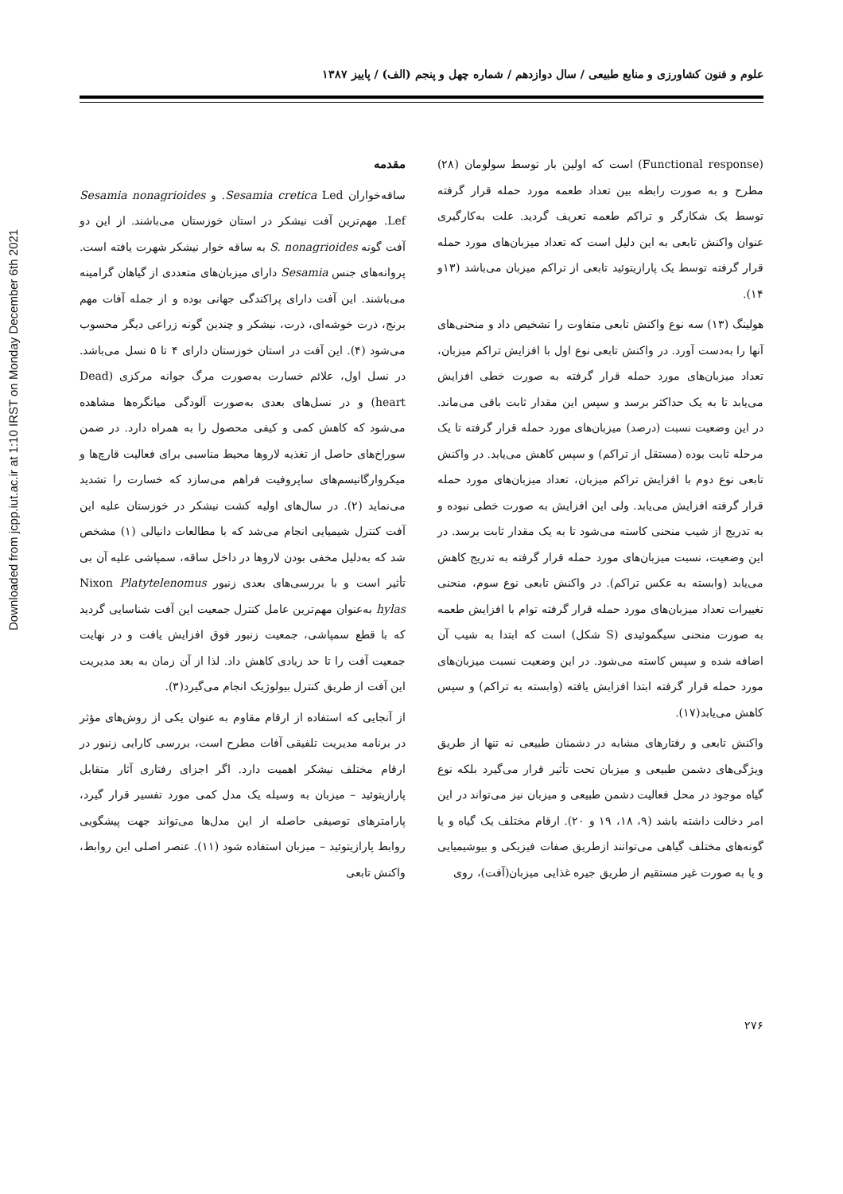Downloaded from jcpp.iut.ac.ir at 1:10 IRST on Monday December 6th 2021
علوم و فنون کشاورزی و منابع طبیعی / سال دوازدهم / شماره چهل و پنجم (الف) / پاییز ۱۳۸۷
مقدمه
ساقه‌خواران Sesamia cretica Led. و Sesamia nonagrioides Lef. مهم‌ترین آفت نیشکر در استان خوزستان می‌باشند. از این دو آفت گونه S. nonagrioides به ساقه خوار نیشکر شهرت یافته است. پروانه‌های جنس Sesamia دارای میزبان‌های متعددی از گیاهان گرامینه می‌باشند. این آفت دارای پراکندگی جهانی بوده و از جمله آفات مهم برنج، ذرت خوشه‌ای، ذرت، نیشکر و چندین گونه زراعی دیگر محسوب می‌شود (۴). این آفت در استان خوزستان دارای ۴ تا ۵ نسل می‌باشد. در نسل اول، علائم خسارت به‌صورت مرگ جوانه مرکزی (Dead heart) و در نسل‌های بعدی به‌صورت آلودگی میانگره‌ها مشاهده می‌شود که کاهش کمی و کیفی محصول را به همراه دارد. در ضمن سوراخ‌های حاصل از تغذیه لاروها محیط مناسبی برای فعالیت قارچ‌ها و میکروارگانیسم‌های ساپروفیت فراهم می‌سازد که خسارت را تشدید می‌نماید (۲). در سال‌های اولیه کشت نیشکر در خوزستان علیه این آفت کنترل شیمیایی انجام می‌شد که با مطالعات دانیالی (۱) مشخص شد که به‌دلیل مخفی بودن لاروها در داخل ساقه، سمپاشی علیه آن بی تأثیر است و با بررسی‌های بعدی زنبور Nixon Platytelenomus hylas به‌عنوان مهم‌ترین عامل کنترل جمعیت این آفت شناسایی گردید که با قطع سمپاشی، جمعیت زنبور فوق افزایش یافت و در نهایت جمعیت آفت را تا حد زیادی کاهش داد. لذا از آن زمان به بعد مدیریت این آفت از طریق کنترل بیولوژیک انجام می‌گیرد(۳).
از آنجایی که استفاده از ارقام مقاوم به عنوان یکی از روش‌های مؤثر در برنامه مدیریت تلفیقی آفات مطرح است، بررسی کارایی زنبور در ارقام مختلف نیشکر اهمیت دارد. اگر اجزای رفتاری آثار متقابل پارازیتوئید – میزبان به وسیله یک مدل کمی مورد تفسیر قرار گیرد، پارامترهای توصیفی حاصله از این مدل‌ها می‌تواند جهت پیشگویی روابط پارازیتوئید – میزبان استفاده شود (۱۱). عنصر اصلی این روابط، واکنش تابعی
(Functional response) است که اولین بار توسط سولومان (۲۸) مطرح و به صورت رابطه بین تعداد طعمه مورد حمله قرار گرفته توسط یک شکارگر و تراکم طعمه تعریف گردید. علت به‌کارگیری عنوان واکنش تابعی به این دلیل است که تعداد میزبان‌های مورد حمله قرار گرفته توسط یک پارازیتوئید تابعی از تراکم میزبان می‌باشد (۱۳و ۱۴).
هولینگ (۱۳) سه نوع واکنش تابعی متفاوت را تشخیص داد و منحنی‌های آنها را به‌دست آورد. در واکنش تابعی نوع اول با افزایش تراکم میزبان، تعداد میزبان‌های مورد حمله قرار گرفته به صورت خطی افزایش می‌یابد تا به یک حداکثر برسد و سپس این مقدار ثابت باقی می‌ماند. در این وضعیت نسبت (درصد) میزبان‌های مورد حمله قرار گرفته تا یک مرحله ثابت بوده (مستقل از تراکم) و سپس کاهش می‌یابد. در واکنش تابعی نوع دوم با افزایش تراکم میزبان، تعداد میزبان‌های مورد حمله قرار گرفته افزایش می‌یابد. ولی این افزایش به صورت خطی نبوده و به تدریج از شیب منحنی کاسته می‌شود تا به یک مقدار ثابت برسد. در این وضعیت، نسبت میزبان‌های مورد حمله قرار گرفته به تدریج کاهش می‌یابد (وابسته به عکس تراکم). در واکنش تابعی نوع سوم، منحنی تغییرات تعداد میزبان‌های مورد حمله قرار گرفته توام با افزایش طعمه به صورت منحنی سیگموئیدی (S شکل) است که ابتدا به شیب آن اضافه شده و سپس کاسته می‌شود. در این وضعیت نسبت میزبان‌های مورد حمله قرار گرفته ابتدا افزایش یافته (وابسته به تراکم) و سپس کاهش می‌یابد(۱۷).
واکنش تابعی و رفتارهای مشابه در دشمنان طبیعی نه تنها از طریق ویژگی‌های دشمن طبیعی و میزبان تحت تأثیر قرار می‌گیرد بلکه نوع گیاه موجود در محل فعالیت دشمن طبیعی و میزبان نیز می‌تواند در این امر دخالت داشته باشد (۹، ۱۸، ۱۹ و ۲۰). ارقام مختلف یک گیاه و یا گونه‌های مختلف گیاهی می‌توانند ازطریق صفات فیزیکی و بیوشیمیایی و یا به صورت غیر مستقیم از طریق جیره غذایی میزبان(آفت)، روی
۲۷۶